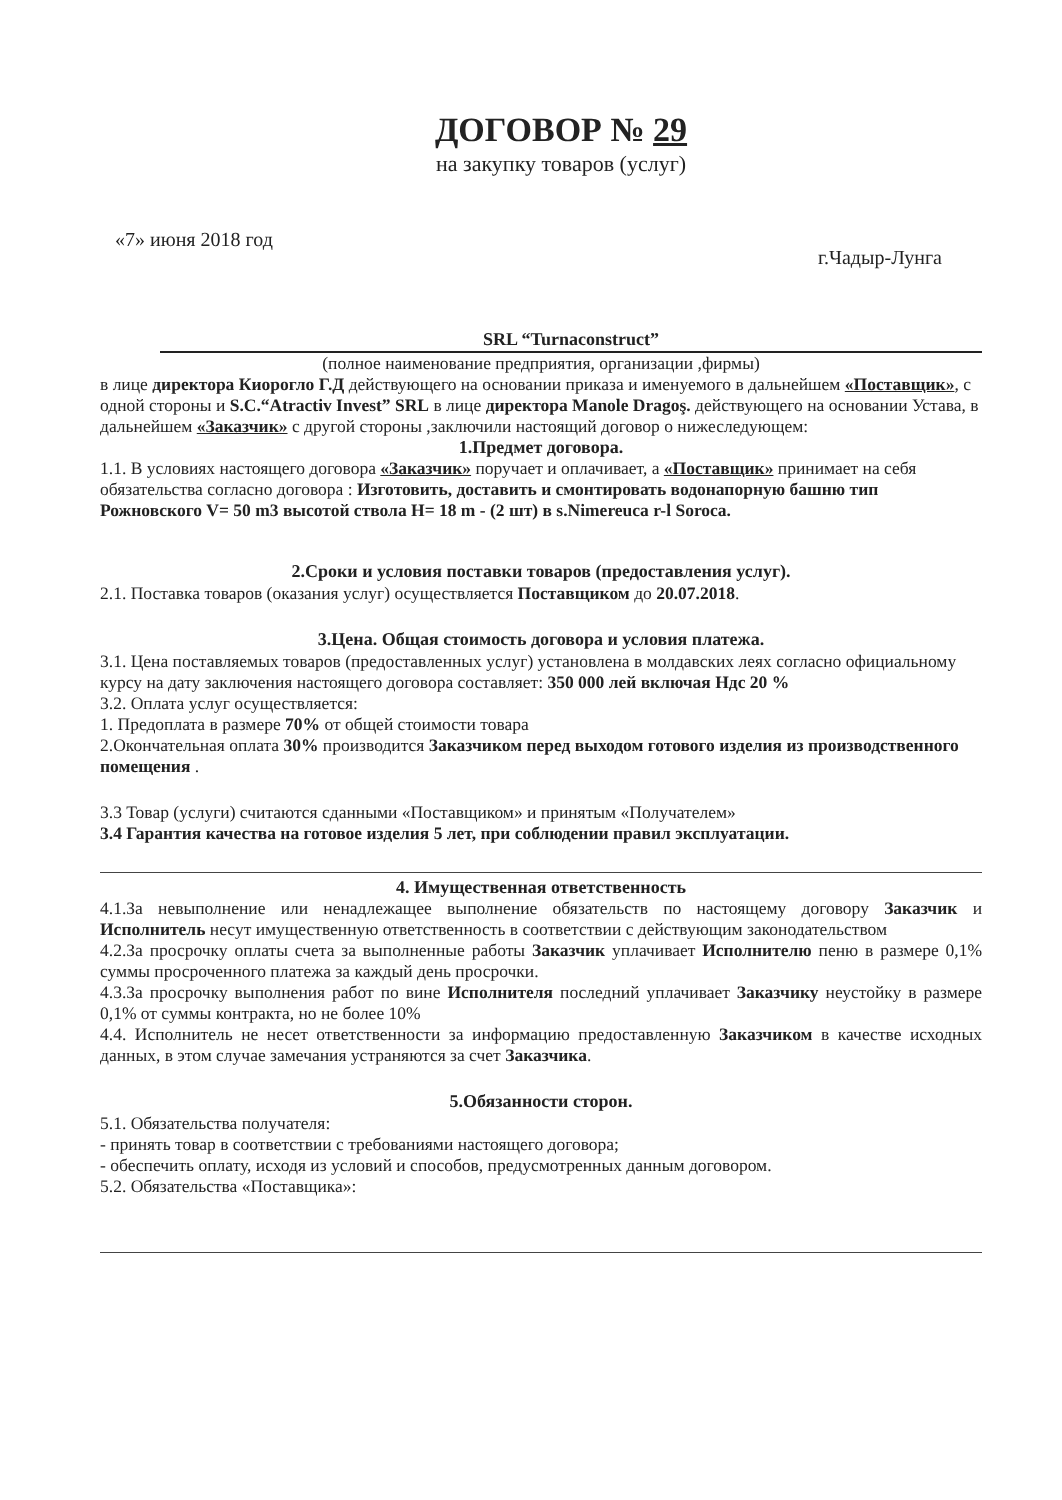ДОГОВОР № 29
на закупку товаров (услуг)
«7» июня 2018 год г.Чадыр-Лунга
SRL “Turnaconstruct”
(полное наименование предприятия, организации ,фирмы)
в лице директора Киорогло Г.Д действующего на основании приказа и именуемого в дальнейшем «Поставщик», с одной стороны и S.C.“Atractiv Invest” SRL в лице директора Manole Dragoş. действующего на основании Устава, в дальнейшем «Заказчик» с другой стороны ,заключили настоящий договор о нижеследующем:
1.Предмет договора.
1.1. В условиях настоящего договора «Заказчик» поручает и оплачивает, а «Поставщик» принимает на себя обязательства согласно договора : Изготовить, доставить и смонтировать водонапорную башню тип Рожновского V= 50 m3 высотой ствола H= 18 m - (2 шт) в s.Nimereuca r-l Soroca.
2.Сроки и условия поставки товаров (предоставления услуг).
2.1. Поставка товаров (оказания услуг) осуществляется Поставщиком до 20.07.2018.
3.Цена. Общая стоимость договора и условия платежа.
3.1. Цена поставляемых товаров (предоставленных услуг) установлена в молдавских леях согласно официальному курсу на дату заключения настоящего договора составляет: 350 000 лей включая Ндс 20 %
3.2. Оплата услуг осуществляется:
1. Предоплата в размере 70% от общей стоимости товара
2.Окончательная оплата 30% производится Заказчиком перед выходом готового изделия из производственного помещения .
3.3 Товар (услуги) считаются сданными «Поставщиком» и принятым «Получателем»
3.4 Гарантия качества на готовое изделия 5 лет, при соблюдении правил эксплуатации.
4. Имущественная ответственность
4.1.За невыполнение или ненадлежащее выполнение обязательств по настоящему договору Заказчик и Исполнитель несут имущественную ответственность в соответствии с действующим законодательством
4.2.За просрочку оплаты счета за выполненные работы Заказчик уплачивает Исполнителю пеню в размере 0,1% суммы просроченного платежа за каждый день просрочки.
4.3.За просрочку выполнения работ по вине Исполнителя последний уплачивает Заказчику неустойку в размере 0,1% от суммы контракта, но не более 10%
4.4. Исполнитель не несет ответственности за информацию предоставленную Заказчиком в качестве исходных данных, в этом случае замечания устраняются за счет Заказчика.
5.Обязанности сторон.
5.1. Обязательства получателя:
- принять товар в соответствии с требованиями настоящего договора;
- обеспечить оплату, исходя из условий и способов, предусмотренных данным договором.
5.2. Обязательства «Поставщика»: